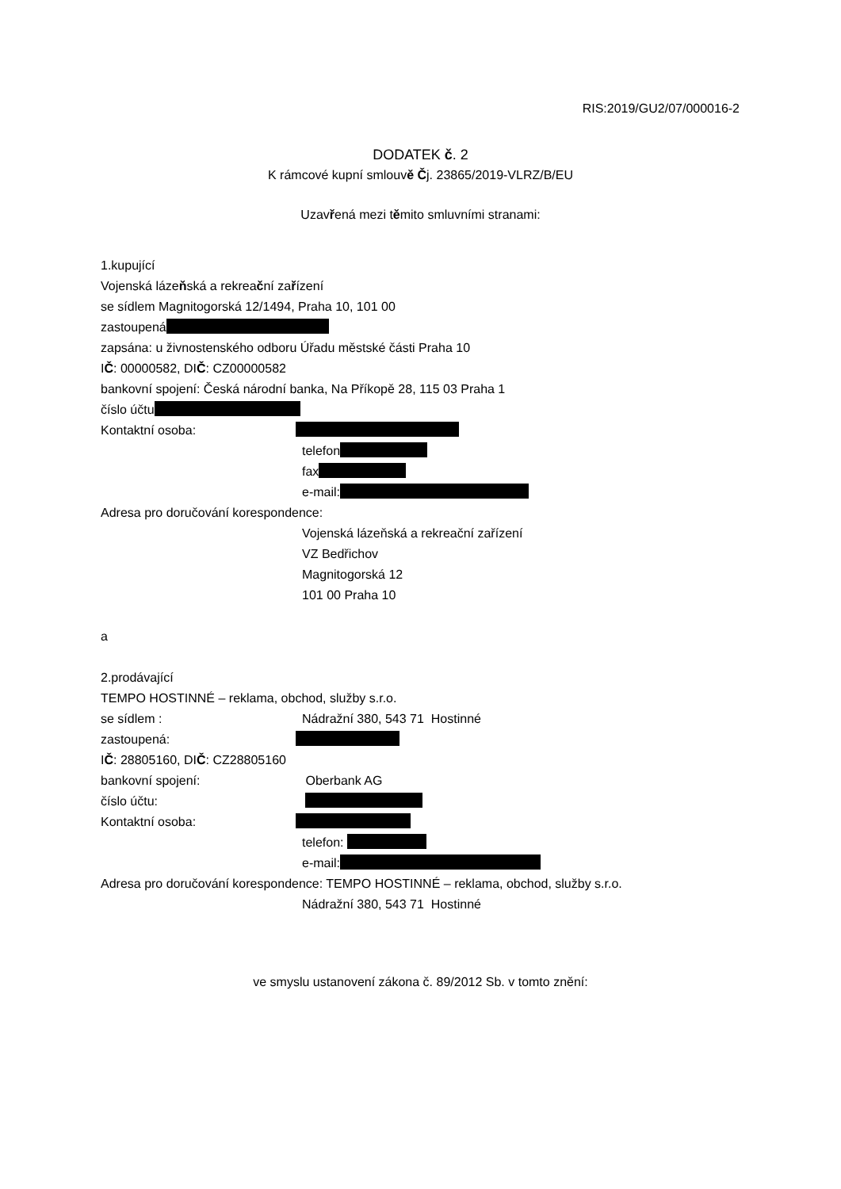RIS:2019/GU2/07/000016-2
DODATEK č. 2
K rámcové kupní smlouvě Čj. 23865/2019-VLRZ/B/EU
Uzavřená mezi těmito smluvními stranami:
1.kupující
Vojenská lázeňská a rekreační zařízení
se sídlem Magnitogorská 12/1494, Praha 10, 101 00
zastoupená
zapsána: u živnostenského odboru Úřadu městské části Praha 10
IČ: 00000582, DIČ: CZ00000582
bankovní spojení: Česká národní banka, Na Příkopě 28, 115 03 Praha 1
číslo účtu
Kontaktní osoba:
telefon
fax
e-mail:
Adresa pro doručování korespondence:
Vojenská lázeňská a rekreační zařízení
VZ Bedřichov
Magnitogorská 12
101 00 Praha 10
a
2.prodávající
TEMPO HOSTINNÉ – reklama, obchod, služby s.r.o.
se sídlem : Nádražní 380, 543 71 Hostinné
zastoupená:
IČ: 28805160, DIČ: CZ28805160
bankovní spojení: Oberbank AG
číslo účtu:
Kontaktní osoba:
telefon:
e-mail:
Adresa pro doručování korespondence: TEMPO HOSTINNÉ – reklama, obchod, služby s.r.o.
Nádražní 380, 543 71 Hostinné
ve smyslu ustanovení zákona č. 89/2012 Sb. v tomto znění: